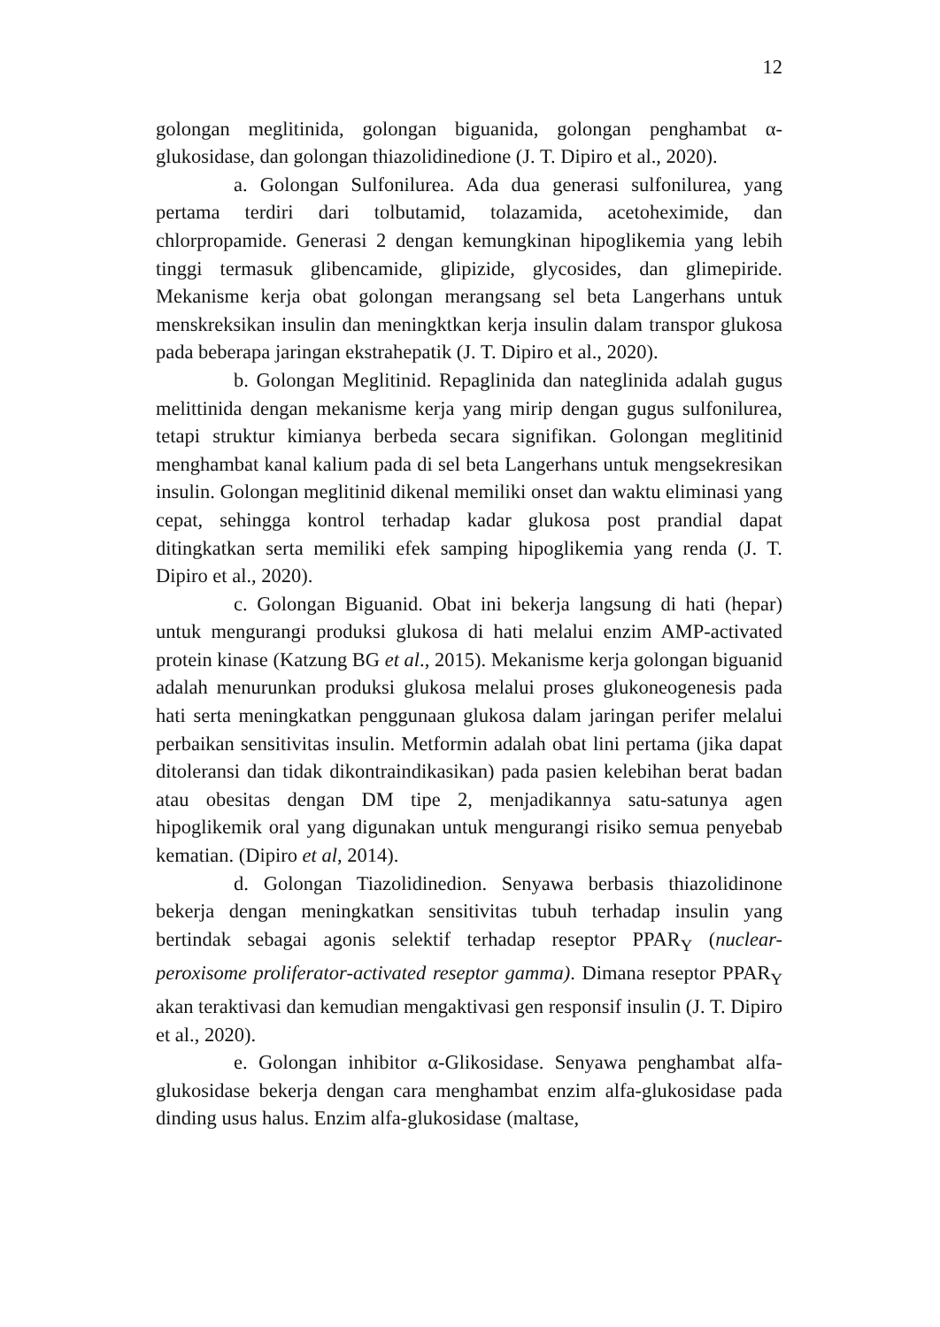12
golongan meglitinida, golongan biguanida, golongan penghambat α-glukosidase, dan golongan thiazolidinedione (J. T. Dipiro et al., 2020).
a. Golongan Sulfonilurea. Ada dua generasi sulfonilurea, yang pertama terdiri dari tolbutamid, tolazamida, acetoheximide, dan chlorpropamide. Generasi 2 dengan kemungkinan hipoglikemia yang lebih tinggi termasuk glibencamide, glipizide, glycosides, dan glimepiride. Mekanisme kerja obat golongan merangsang sel beta Langerhans untuk menskreksikan insulin dan meningktkan kerja insulin dalam transpor glukosa pada beberapa jaringan ekstrahepatik (J. T. Dipiro et al., 2020).
b. Golongan Meglitinid. Repaglinida dan nateglinida adalah gugus melittinida dengan mekanisme kerja yang mirip dengan gugus sulfonilurea, tetapi struktur kimianya berbeda secara signifikan. Golongan meglitinid menghambat kanal kalium pada di sel beta Langerhans untuk mengsekresikan insulin. Golongan meglitinid dikenal memiliki onset dan waktu eliminasi yang cepat, sehingga kontrol terhadap kadar glukosa post prandial dapat ditingkatkan serta memiliki efek samping hipoglikemia yang renda (J. T. Dipiro et al., 2020).
c. Golongan Biguanid. Obat ini bekerja langsung di hati (hepar) untuk mengurangi produksi glukosa di hati melalui enzim AMP-activated protein kinase (Katzung BG et al., 2015). Mekanisme kerja golongan biguanid adalah menurunkan produksi glukosa melalui proses glukoneogenesis pada hati serta meningkatkan penggunaan glukosa dalam jaringan perifer melalui perbaikan sensitivitas insulin. Metformin adalah obat lini pertama (jika dapat ditoleransi dan tidak dikontraindikasikan) pada pasien kelebihan berat badan atau obesitas dengan DM tipe 2, menjadikannya satu-satunya agen hipoglikemik oral yang digunakan untuk mengurangi risiko semua penyebab kematian. (Dipiro et al, 2014).
d. Golongan Tiazolidinedion. Senyawa berbasis thiazolidinone bekerja dengan meningkatkan sensitivitas tubuh terhadap insulin yang bertindak sebagai agonis selektif terhadap reseptor PPAR<sub>Y</sub> (nuclear-peroxisome proliferator-activated reseptor gamma). Dimana reseptor PPAR<sub>Y</sub> akan teraktivasi dan kemudian mengaktivasi gen responsif insulin (J. T. Dipiro et al., 2020).
e. Golongan inhibitor α-Glikosidase. Senyawa penghambat alfa-glukosidase bekerja dengan cara menghambat enzim alfa-glukosidase pada dinding usus halus. Enzim alfa-glukosidase (maltase,